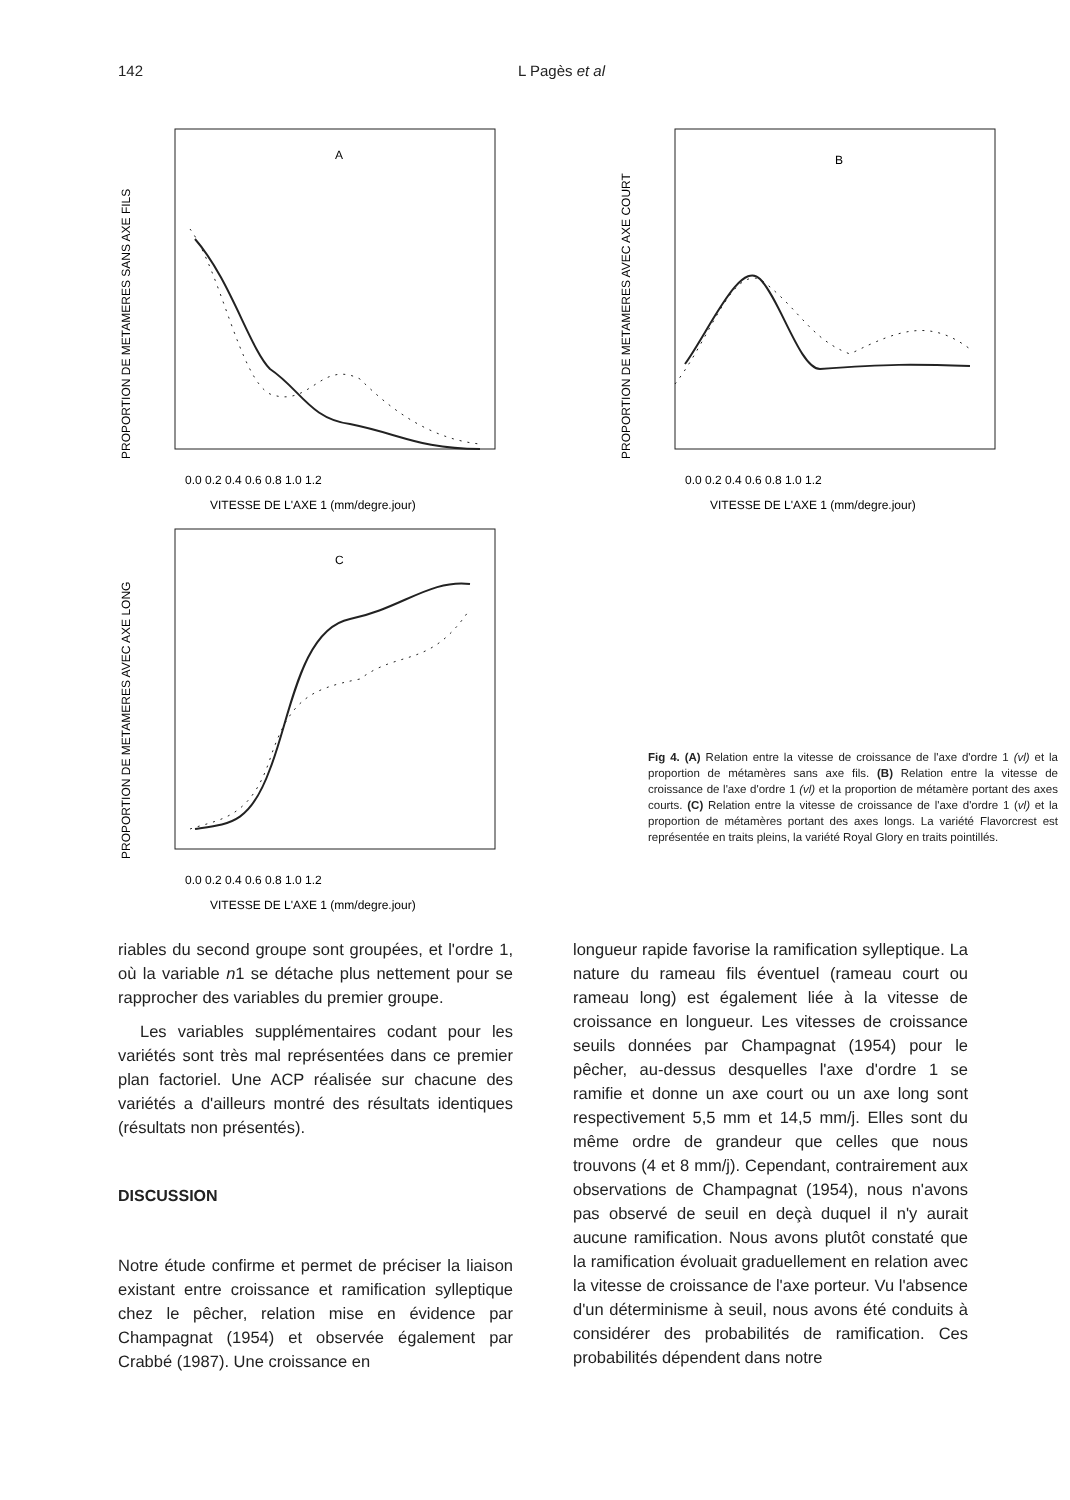142 L Pagès et al
PROPORTION DE METAMERES SANS AXE FILS
A
0.0 0.2 0.4 0.6 0.8 1.0 1.2
VITESSE DE L'AXE 1 (mm/degre.jour)
PROPORTION DE METAMERES AVEC AXE COURT
B
0.0 0.2 0.4 0.6 0.8 1.0 1.2
VITESSE DE L'AXE 1 (mm/degre.jour)
PROPORTION DE METAMERES AVEC AXE LONG
C
0.0 0.2 0.4 0.6 0.8 1.0 1.2
VITESSE DE L'AXE 1 (mm/degre.jour)
Fig 4. (A) Relation entre la vitesse de croissance de l'axe d'ordre 1 (vl) et la proportion de métamères sans axe fils. (B) Relation entre la vitesse de croissance de l'axe d'ordre 1 (vl) et la proportion de métamère portant des axes courts. (C) Relation entre la vitesse de croissance de l'axe d'ordre 1 (vl) et la proportion de métamères portant des axes longs. La variété Flavorcrest est représentée en traits pleins, la variété Royal Glory en traits pointillés.
riables du second groupe sont groupées, et l'ordre 1, où la variable n1 se détache plus nettement pour se rapprocher des variables du premier groupe.
Les variables supplémentaires codant pour les variétés sont très mal représentées dans ce premier plan factoriel. Une ACP réalisée sur chacune des variétés a d'ailleurs montré des résultats identiques (résultats non présentés).
DISCUSSION
Notre étude confirme et permet de préciser la liaison existant entre croissance et ramification sylleptique chez le pêcher, relation mise en évidence par Champagnat (1954) et observée également par Crabbé (1987). Une croissance en
longueur rapide favorise la ramification sylleptique. La nature du rameau fils éventuel (rameau court ou rameau long) est également liée à la vitesse de croissance en longueur. Les vitesses de croissance seuils données par Champagnat (1954) pour le pêcher, au-dessus desquelles l'axe d'ordre 1 se ramifie et donne un axe court ou un axe long sont respectivement 5,5 mm et 14,5 mm/j. Elles sont du même ordre de grandeur que celles que nous trouvons (4 et 8 mm/j). Cependant, contrairement aux observations de Champagnat (1954), nous n'avons pas observé de seuil en deçà duquel il n'y aurait aucune ramification. Nous avons plutôt constaté que la ramification évoluait graduellement en relation avec la vitesse de croissance de l'axe porteur. Vu l'absence d'un déterminisme à seuil, nous avons été conduits à considérer des probabilités de ramification. Ces probabilités dépendent dans notre